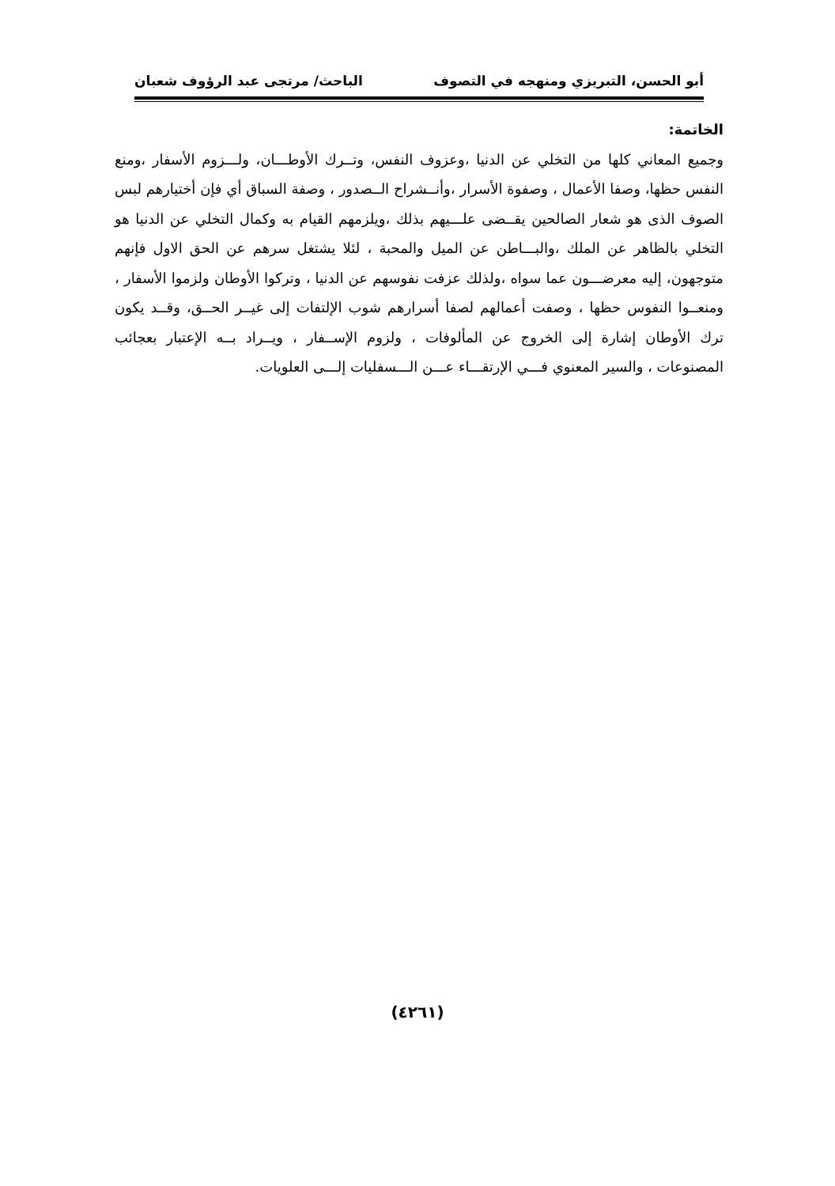أبو الحسن، التبريزي ومنهجه في التصوف الباحث/ مرتجى عبد الرؤوف شعبان
الخاتمة:
وجميع المعاني كلها من التخلي عن الدنيا ،وعزوف النفس، وتــرك الأوطـــان، ولـــزوم الأسفار ،ومنع النفس حظها، وصفا الأعمال ، وصفوة الأسرار ،وأنــشراح الــصدور ، وصفة السباق أي فإن أختيارهم لبس الصوف الذى هو شعار الصالحين يقــضى علـــيهم بذلك ،ويلزمهم القيام به وكمال التخلي عن الدنيا هو التخلي بالظاهر عن الملك ،والبـــاطن عن الميل والمحبة ، لئلا يشتغل سرهم عن الحق الاول فإنهم متوجهون، إليه معرضـــون عما سواه ،ولذلك عزفت نفوسهم عن الدنيا ، وتركوا الأوطان ولزموا الأسفار ، ومنعــوا النفوس حظها ، وصفت أعمالهم لصفا أسرارهم شوب الإلتفات إلى غيــر الحــق، وقــد يكون ترك الأوطان إشارة إلى الخروج عن المألوفات ، ولزوم الإســفار ، ويــراد بــه الإعتبار بعجائب المصنوعات ، والسير المعنوي فـــي الإرتقـــاء عـــن الـــسفليات إلـــى العلويات.
(٤٢٦١)